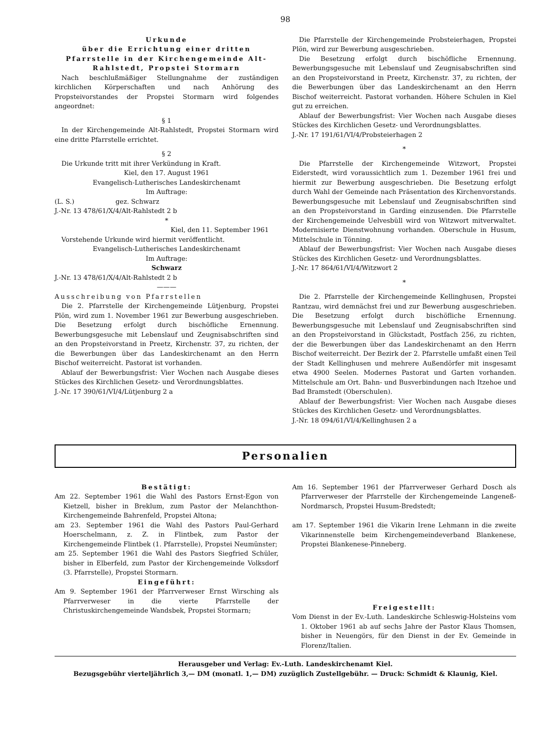98
Urkunde
über die Errichtung einer dritten Pfarrstelle in der Kirchengemeinde Alt-Rahlstedt, Propstei Stormarn
Nach beschlußmäßiger Stellungnahme der zuständigen kirchlichen Körperschaften und nach Anhörung des Propsteivorstandes der Propstei Stormarn wird folgendes angeordnet:
§ 1
In der Kirchengemeinde Alt-Rahlstedt, Propstei Stormarn wird eine dritte Pfarrstelle errichtet.
§ 2
Die Urkunde tritt mit ihrer Verkündung in Kraft.
Kiel, den 17. August 1961
Evangelisch-Lutherisches Landeskirchenamt
Im Auftrage:
(L. S.) gez. Schwarz
J.-Nr. 13 478/61/X/4/Alt-Rahlstedt 2 b
*
Kiel, den 11. September 1961
Vorstehende Urkunde wird hiermit veröffentlicht.
Evangelisch-Lutherisches Landeskirchenamt
Im Auftrage:
Schwarz
J.-Nr. 13 478/61/X/4/Alt-Rahlstedt 2 b
———
Ausschreibung von Pfarrstellen
Die 2. Pfarrstelle der Kirchengemeinde Lütjenburg, Propstei Plön, wird zum 1. November 1961 zur Bewerbung ausgeschrieben. Die Besetzung erfolgt durch bischöfliche Ernennung. Bewerbungsgesuche mit Lebenslauf und Zeugnisabschriften sind an den Propsteivorstand in Preetz, Kirchenstr. 37, zu richten, der die Bewerbungen über das Landeskirchenamt an den Herrn Bischof weiterreicht. Pastorat ist vorhanden.
Ablauf der Bewerbungsfrist: Vier Wochen nach Ausgabe dieses Stückes des Kirchlichen Gesetz- und Verordnungsblattes.
J.-Nr. 17 390/61/VI/4/Lütjenburg 2 a
Die Pfarrstelle der Kirchengemeinde Probsteierhagen, Propstei Plön, wird zur Bewerbung ausgeschrieben.
Die Besetzung erfolgt durch bischöfliche Ernennung. Bewerbungsgesuche mit Lebenslauf und Zeugnisabschriften sind an den Propsteivorstand in Preetz, Kirchenstr. 37, zu richten, der die Bewerbungen über das Landeskirchenamt an den Herrn Bischof weiterreicht. Pastorat vorhanden. Höhere Schulen in Kiel gut zu erreichen.
Ablauf der Bewerbungsfrist: Vier Wochen nach Ausgabe dieses Stückes des Kirchlichen Gesetz- und Verordnungsblattes.
J.-Nr. 17 191/61/VI/4/Probsteierhagen 2
*
Die Pfarrstelle der Kirchengemeinde Witzwort, Propstei Eiderstedt, wird voraussichtlich zum 1. Dezember 1961 frei und hiermit zur Bewerbung ausgeschrieben. Die Besetzung erfolgt durch Wahl der Gemeinde nach Präsentation des Kirchenvorstands. Bewerbungsgesuche mit Lebenslauf und Zeugnisabschriften sind an den Propsteivorstand in Garding einzusenden. Die Pfarrstelle der Kirchengemeinde Uelvesbüll wird von Witzwort mitverwaltet. Modernisierte Dienstwohnung vorhanden. Oberschule in Husum, Mittelschule in Tönning.
Ablauf der Bewerbungsfrist: Vier Wochen nach Ausgabe dieses Stückes des Kirchlichen Gesetz- und Verordnungsblattes.
J.-Nr. 17 864/61/VI/4/Witzwort 2
*
Die 2. Pfarrstelle der Kirchengemeinde Kellinghusen, Propstei Rantzau, wird demnächst frei und zur Bewerbung ausgeschrieben. Die Besetzung erfolgt durch bischöfliche Ernennung. Bewerbungsgesuche mit Lebenslauf und Zeugnisabschriften sind an den Propsteivorstand in Glückstadt, Postfach 256, zu richten, der die Bewerbungen über das Landeskirchenamt an den Herrn Bischof weiterreicht. Der Bezirk der 2. Pfarrstelle umfaßt einen Teil der Stadt Kellinghusen und mehrere Außendörfer mit insgesamt etwa 4900 Seelen. Modernes Pastorat und Garten vorhanden. Mittelschule am Ort. Bahn- und Busverbindungen nach Itzehoe und Bad Bramstedt (Oberschulen).
Ablauf der Bewerbungsfrist: Vier Wochen nach Ausgabe dieses Stückes des Kirchlichen Gesetz- und Verordnungsblattes.
J.-Nr. 18 094/61/VI/4/Kellinghusen 2 a
Personalien
Bestätigt:
Am 22. September 1961 die Wahl des Pastors Ernst-Egon von Kietzell, bisher in Breklum, zum Pastor der Melanchthon-Kirchengemeinde Bahrenfeld, Propstei Altona;
am 23. September 1961 die Wahl des Pastors Paul-Gerhard Hoerschelmann, z. Z. in Flintbek, zum Pastor der Kirchengemeinde Flintbek (1. Pfarrstelle), Propstei Neumünster;
am 25. September 1961 die Wahl des Pastors Siegfried Schüler, bisher in Elberfeld, zum Pastor der Kirchengemeinde Volksdorf (3. Pfarrstelle), Propstei Stormarn.
Eingeführt:
Am 9. September 1961 der Pfarrverweser Ernst Wirsching als Pfarrverweser in die vierte Pfarrstelle der Christuskirchengemeinde Wandsbek, Propstei Stormarn;
Am 16. September 1961 der Pfarrverweser Gerhard Dosch als Pfarrverweser der Pfarrstelle der Kirchengemeinde Langeneß-Nordmarsch, Propstei Husum-Bredstedt;
am 17. September 1961 die Vikarin Irene Lehmann in die zweite Vikarinnenstelle beim Kirchengemeindeverband Blankenese, Propstei Blankenese-Pinneberg.
Freigestellt:
Vom Dienst in der Ev.-Luth. Landeskirche Schleswig-Holsteins vom 1. Oktober 1961 ab auf sechs Jahre der Pastor Klaus Thomsen, bisher in Neuengörs, für den Dienst in der Ev. Gemeinde in Florenz/Italien.
Herausgeber und Verlag: Ev.-Luth. Landeskirchenamt Kiel.
Bezugsgebühr vierteljährlich 3,— DM (monatl. 1,— DM) zuzüglich Zustellgebühr. — Druck: Schmidt & Klaunig, Kiel.